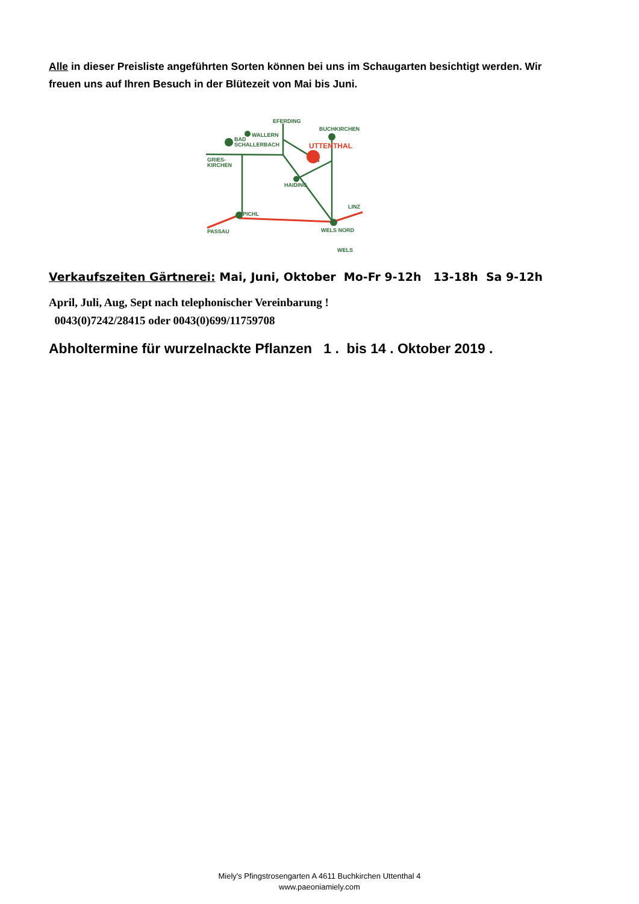Alle in dieser Preisliste angeführten Sorten können bei uns im Schaugarten besichtigt werden. Wir freuen uns auf Ihren Besuch in der Blütezeit von Mai bis Juni.
EFERDING
BUCHKIRCHEN
WALLERN
BAD
SCHALLERBACH
GRIES-
KIRCHEN
HAIDING
PICHL
LINZ
PASSAU
WELS NORD
WELS
UTTENTHAL
Verkaufszeiten Gärtnerei: Mai, Juni, Oktober Mo-Fr 9-12h 13-18h Sa 9-12h
April, Juli, Aug, Sept nach telephonischer Vereinbarung !
0043(0)7242/28415 oder 0043(0)699/11759708
Abholtermine für wurzelnackte Pflanzen 1 . bis 14 . Oktober 2019 .
Miely's Pfingstrosengarten A 4611 Buchkirchen Uttenthal 4
www.paeoniamiely.com